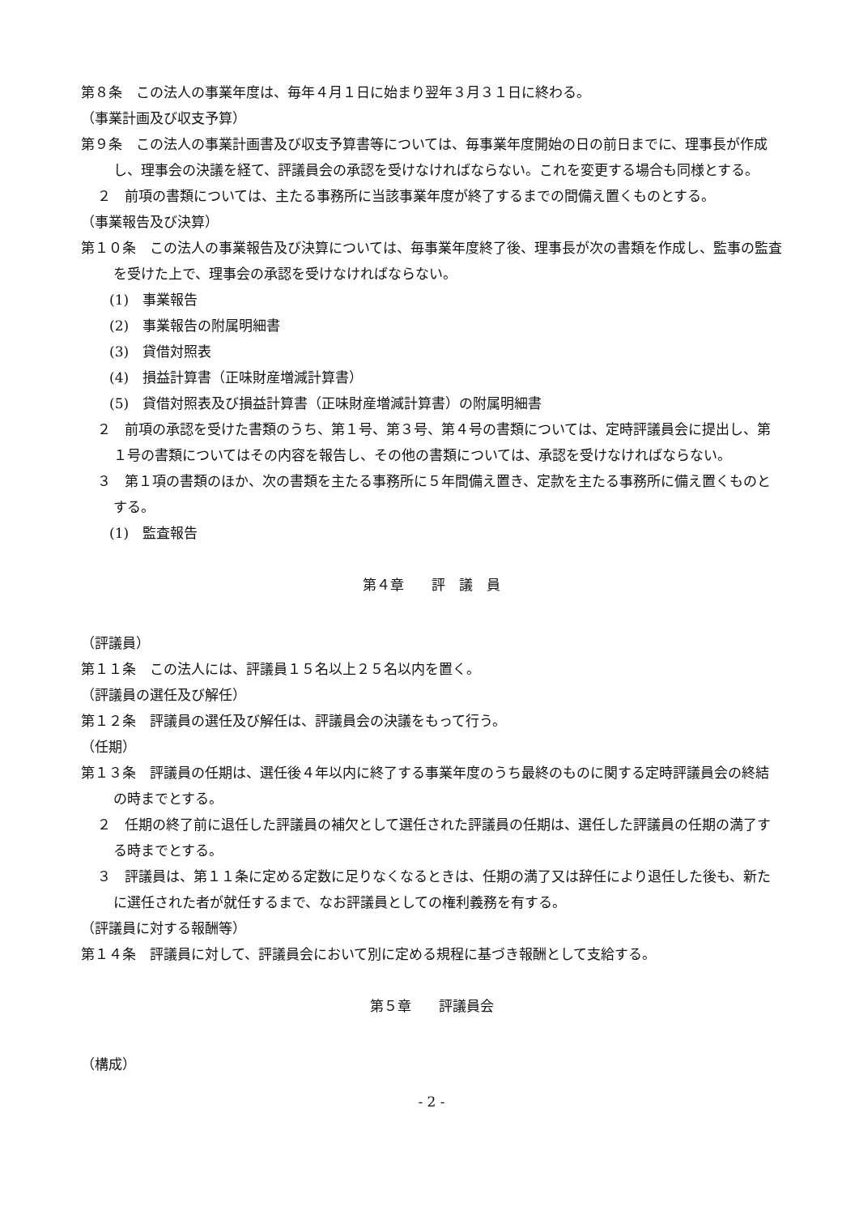第８条　この法人の事業年度は、毎年４月１日に始まり翌年３月３１日に終わる。
（事業計画及び収支予算）
第９条　この法人の事業計画書及び収支予算書等については、毎事業年度開始の日の前日までに、理事長が作成し、理事会の決議を経て、評議員会の承認を受けなければならない。これを変更する場合も同様とする。
２　前項の書類については、主たる事務所に当該事業年度が終了するまでの間備え置くものとする。
（事業報告及び決算）
第１０条　この法人の事業報告及び決算については、毎事業年度終了後、理事長が次の書類を作成し、監事の監査を受けた上で、理事会の承認を受けなければならない。
(1)　事業報告
(2)　事業報告の附属明細書
(3)　貸借対照表
(4)　損益計算書（正味財産増減計算書）
(5)　貸借対照表及び損益計算書（正味財産増減計算書）の附属明細書
２　前項の承認を受けた書類のうち、第１号、第３号、第４号の書類については、定時評議員会に提出し、第１号の書類についてはその内容を報告し、その他の書類については、承認を受けなければならない。
３　第１項の書類のほか、次の書類を主たる事務所に５年間備え置き、定款を主たる事務所に備え置くものとする。
(1)　監査報告
第４章　　評　議　員
（評議員）
第１１条　この法人には、評議員１５名以上２５名以内を置く。
（評議員の選任及び解任）
第１２条　評議員の選任及び解任は、評議員会の決議をもって行う。
（任期）
第１３条　評議員の任期は、選任後４年以内に終了する事業年度のうち最終のものに関する定時評議員会の終結の時までとする。
２　任期の終了前に退任した評議員の補欠として選任された評議員の任期は、選任した評議員の任期の満了する時までとする。
３　評議員は、第１１条に定める定数に足りなくなるときは、任期の満了又は辞任により退任した後も、新たに選任された者が就任するまで、なお評議員としての権利義務を有する。
（評議員に対する報酬等）
第１４条　評議員に対して、評議員会において別に定める規程に基づき報酬として支給する。
第５章　　評議員会
（構成）
- 2 -